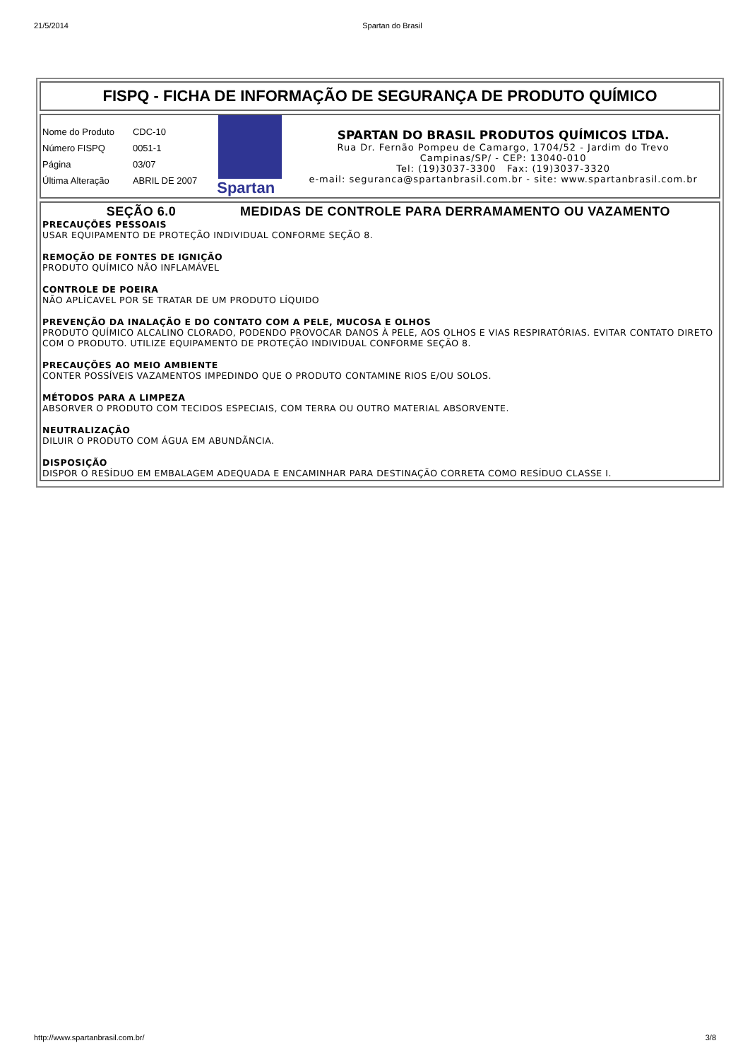21/5/2014 Spartan do Brasil
FISPQ - FICHA DE INFORMAÇÃO DE SEGURANÇA DE PRODUTO QUÍMICO
| Nome do Produto | CDC-10 |
| Número FISPQ | 0051-1 |
| Página | 03/07 |
| Última Alteração | ABRIL DE 2007 |
Spartan
SPARTAN DO BRASIL PRODUTOS QUÍMICOS LTDA.
Rua Dr. Fernão Pompeu de Camargo, 1704/52 - Jardim do Trevo
Campinas/SP/ - CEP: 13040-010
Tel: (19)3037-3300 Fax: (19)3037-3320
e-mail: seguranca@spartanbrasil.com.br - site: www.spartanbrasil.com.br
SEÇÃO 6.0 MEDIDAS DE CONTROLE PARA DERRAMAMENTO OU VAZAMENTO
PRECAUÇÕES PESSOAIS
USAR EQUIPAMENTO DE PROTEÇÃO INDIVIDUAL CONFORME SEÇÃO 8.
REMOÇÃO DE FONTES DE IGNIÇÃO
PRODUTO QUÍMICO NÃO INFLAMÁVEL
CONTROLE DE POEIRA
NÃO APLÍCAVEL POR SE TRATAR DE UM PRODUTO LÍQUIDO
PREVENÇÃO DA INALAÇÃO E DO CONTATO COM A PELE, MUCOSA E OLHOS
PRODUTO QUÍMICO ALCALINO CLORADO, PODENDO PROVOCAR DANOS À PELE, AOS OLHOS E VIAS RESPIRATÓRIAS. EVITAR CONTATO DIRETO COM O PRODUTO. UTILIZE EQUIPAMENTO DE PROTEÇÃO INDIVIDUAL CONFORME SEÇÃO 8.
PRECAUÇÕES AO MEIO AMBIENTE
CONTER POSSÍVEIS VAZAMENTOS IMPEDINDO QUE O PRODUTO CONTAMINE RIOS E/OU SOLOS.
MÉTODOS PARA A LIMPEZA
ABSORVER O PRODUTO COM TECIDOS ESPECIAIS, COM TERRA OU OUTRO MATERIAL ABSORVENTE.
NEUTRALIZAÇÃO
DILUIR O PRODUTO COM ÁGUA EM ABUNDÃNCIA.
DISPOSIÇÃO
DISPOR O RESÍDUO EM EMBALAGEM ADEQUADA E ENCAMINHAR PARA DESTINAÇÃO CORRETA COMO RESÍDUO CLASSE I.
http://www.spartanbrasil.com.br/ 3/8